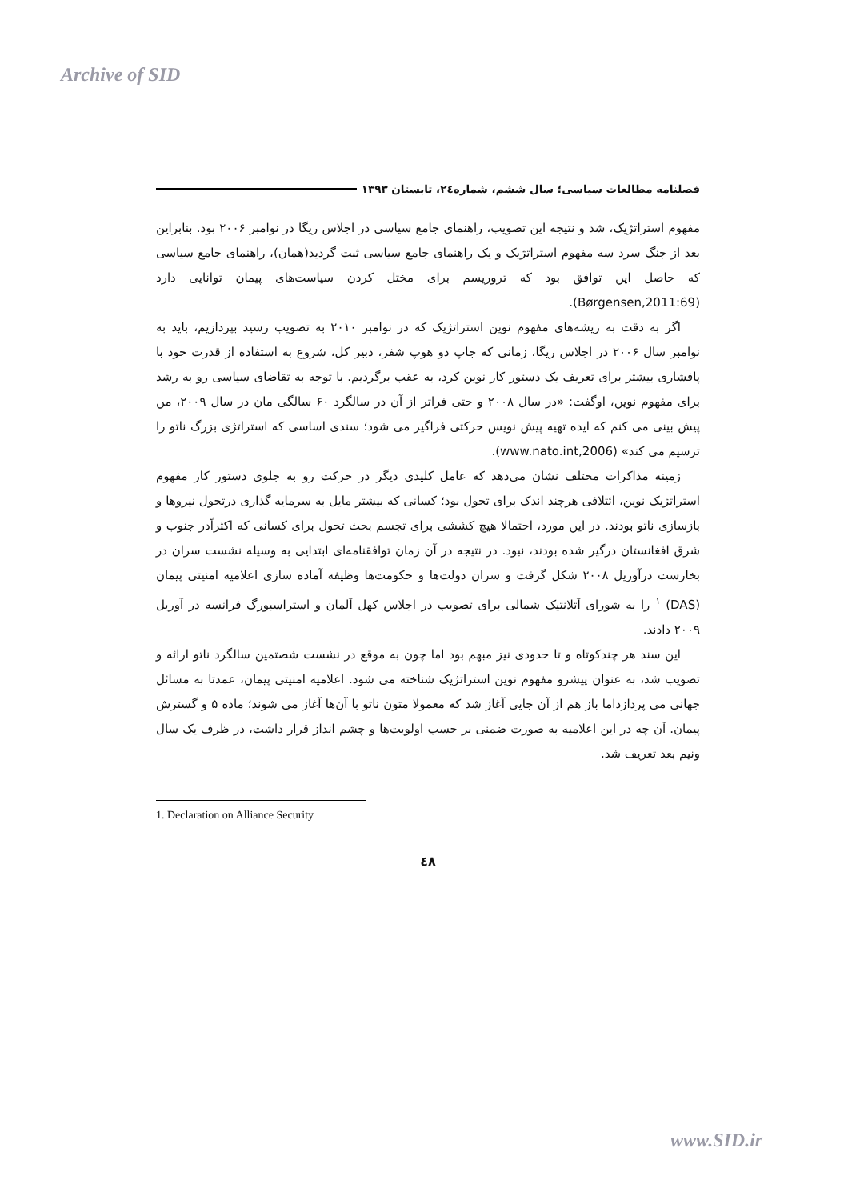Archive of SID
فصلنامه مطالعات سیاسی؛ سال ششم، شماره٢٤، تابستان ١٣٩٣
مفهوم استراتژیک، شد و نتیجه این تصویب، راهنمای جامع سیاسی در اجلاس ریگا در نوامبر ۲۰۰۶ بود. بنابراین بعد از جنگ سرد سه مفهوم استراتژیک و یک راهنمای جامع سیاسی ثبت گردید(همان)، راهنمای جامع سیاسی که حاصل این توافق بود که تروریسم برای مختل کردن سیاست‌های پیمان توانایی دارد (Børgensen,2011:69).
اگر به دقت به ریشه‌های مفهوم نوین استراتژیک که در نوامبر ۲۰۱۰ به تصویب رسید بپردازیم، باید به نوامبر سال ۲۰۰۶ در اجلاس ریگا، زمانی که جاپ دو هوپ شفر، دبیر کل، شروع به استفاده از قدرت خود با پافشاری بیشتر برای تعریف یک دستور کار نوین کرد، به عقب برگردیم. با توجه به تقاضای سیاسی رو به رشد برای مفهوم نوین، اوگفت: «در سال ۲۰۰۸ و حتی فراتر از آن در سالگرد ۶۰ سالگی مان در سال ۲۰۰۹، من پیش بینی می کنم که ایده تهیه پیش نویس حرکتی فراگیر می شود؛ سندی اساسی که استراتژی بزرگ ناتو را ترسیم می کند» (www.nato.int,2006).
زمینه مذاکرات مختلف نشان می‌دهد که عامل کلیدی دیگر در حرکت رو به جلوی دستور کار مفهوم استراتژیک نوین، ائتلافی هرچند اندک برای تحول بود؛ کسانی که بیشتر مایل به سرمایه گذاری درتحول نیروها و بازسازی ناتو بودند. در این مورد، احتمالا هیچ کششی برای تجسم بحث تحول برای کسانی که اکثراًدر جنوب و شرق افغانستان درگیر شده بودند، نبود. در نتیجه در آن زمان توافقنامه‌ای ابتدایی به وسیله نشست سران در بخارست درآوریل ۲۰۰۸ شکل گرفت و سران دولت‌ها و حکومت‌ها وظیفه آماده سازی اعلامیه امنیتی پیمان (DAS) <sup>۱</sup> را به شورای آتلانتیک شمالی برای تصویب در اجلاس کهل آلمان و استراسبورگ فرانسه در آوریل ۲۰۰۹ دادند.
این سند هر چندکوتاه و تا حدودی نیز مبهم بود اما چون به موقع در نشست شصتمین سالگرد ناتو ارائه و تصویب شد، به عنوان پیشرو مفهوم نوین استراتژیک شناخته می شود. اعلامیه امنیتی پیمان، عمدتا به مسائل جهانی می پردازداما باز هم از آن جایی آغاز شد که معمولا متون ناتو با آن‌ها آغاز می شوند؛ ماده ۵ و گسترش پیمان. آن چه در این اعلامیه به صورت ضمنی بر حسب اولویت‌ها و چشم انداز قرار داشت، در ظرف یک سال ونیم بعد تعریف شد.
1. Declaration on Alliance Security
٤٨
www.SID.ir